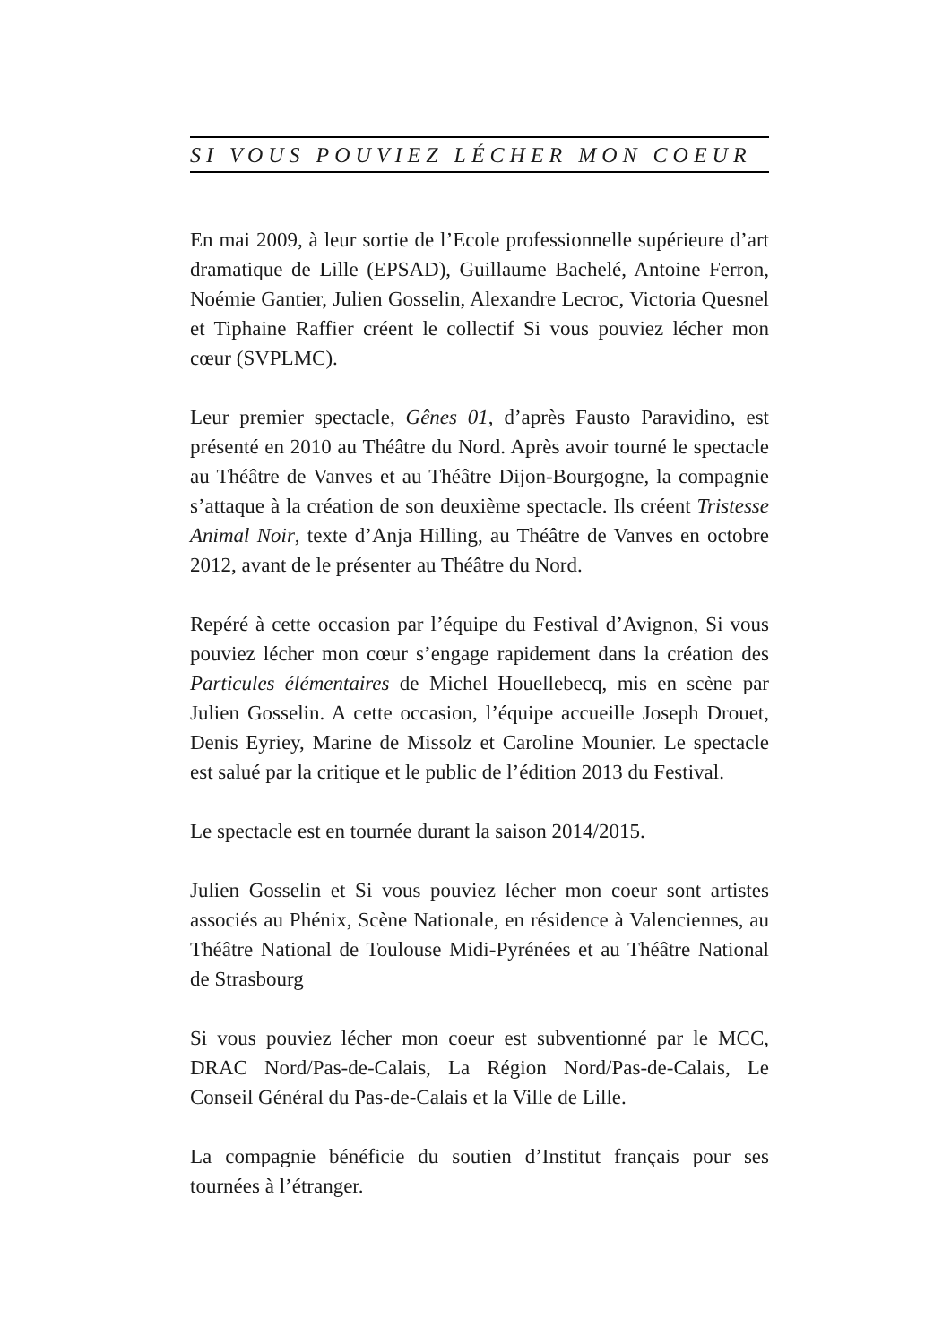SI VOUS POUVIEZ LÉCHER MON COEUR
En mai 2009, à leur sortie de l’Ecole professionnelle supérieure d’art dramatique de Lille (EPSAD), Guillaume Bachelé, Antoine Ferron, Noémie Gantier, Julien Gosselin, Alexandre Lecroc, Victoria Quesnel et Tiphaine Raffier créent le collectif Si vous pouviez lécher mon cœur (SVPLMC).
Leur premier spectacle, Gênes 01, d’après Fausto Paravidino, est présenté en 2010 au Théâtre du Nord. Après avoir tourné le spectacle au Théâtre de Vanves et au Théâtre Dijon-Bourgogne, la compagnie s’attaque à la création de son deuxième spectacle. Ils créent Tristesse Animal Noir, texte d’Anja Hilling, au Théâtre de Vanves en octobre 2012, avant de le présenter au Théâtre du Nord.
Repéré à cette occasion par l’équipe du Festival d’Avignon, Si vous pouviez lécher mon cœur s’engage rapidement dans la création des Particules élémentaires de Michel Houellebecq, mis en scène par Julien Gosselin. A cette occasion, l’équipe accueille Joseph Drouet, Denis Eyriey, Marine de Missolz et Caroline Mounier. Le spectacle est salué par la critique et le public de l’édition 2013 du Festival.
Le spectacle est en tournée durant la saison 2014/2015.
Julien Gosselin et Si vous pouviez lécher mon coeur sont artistes associés au Phénix, Scène Nationale, en résidence à Valenciennes, au Théâtre National de Toulouse Midi-Pyrénées et au Théâtre National de Strasbourg
Si vous pouviez lécher mon coeur est subventionné par le MCC, DRAC Nord/Pas-de-Calais, La Région Nord/Pas-de-Calais, Le Conseil Général du Pas-de-Calais et la Ville de Lille.
La compagnie bénéficie du soutien d’Institut français pour ses tournées à l’étranger.